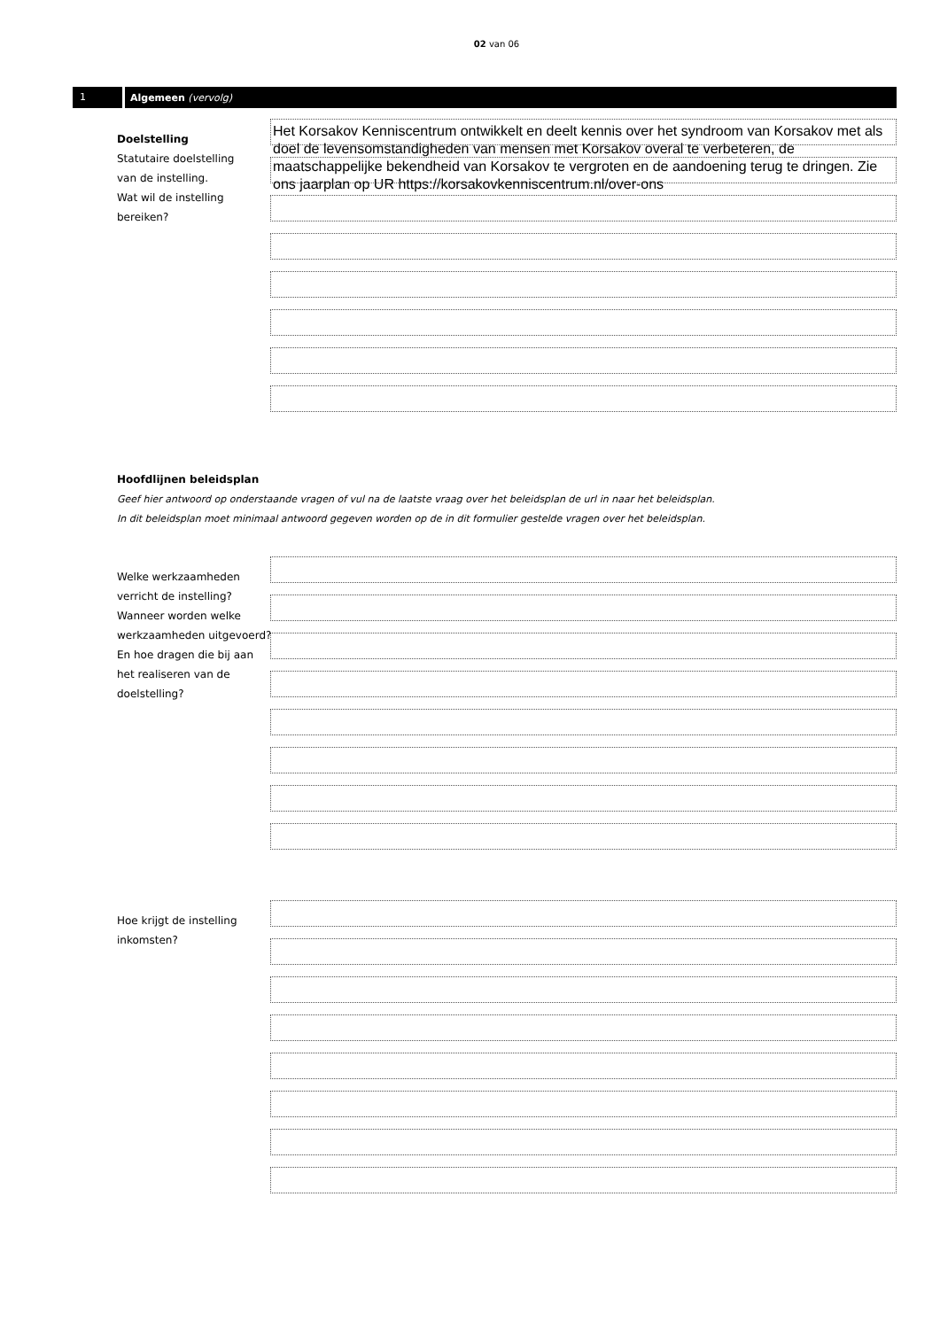02 van 06
1 Algemeen (vervolg)
Doelstelling
Statutaire doelstelling
van de instelling.
Wat wil de instelling
bereiken?
Het Korsakov Kenniscentrum ontwikkelt en deelt kennis over het syndroom van Korsakov met als doel de levensomstandigheden van mensen met Korsakov overal te verbeteren, de maatschappelijke bekendheid van Korsakov te vergroten en de aandoening terug te dringen. Zie ons jaarplan op UR https://korsakovkenniscentrum.nl/over-ons
Hoofdlijnen beleidsplan
Geef hier antwoord op onderstaande vragen of vul na de laatste vraag over het beleidsplan de url in naar het beleidsplan.
In dit beleidsplan moet minimaal antwoord gegeven worden op de in dit formulier gestelde vragen over het beleidsplan.
Welke werkzaamheden verricht de instelling? Wanneer worden welke werkzaamheden uitgevoerd? En hoe dragen die bij aan het realiseren van de doelstelling?
Hoe krijgt de instelling inkomsten?